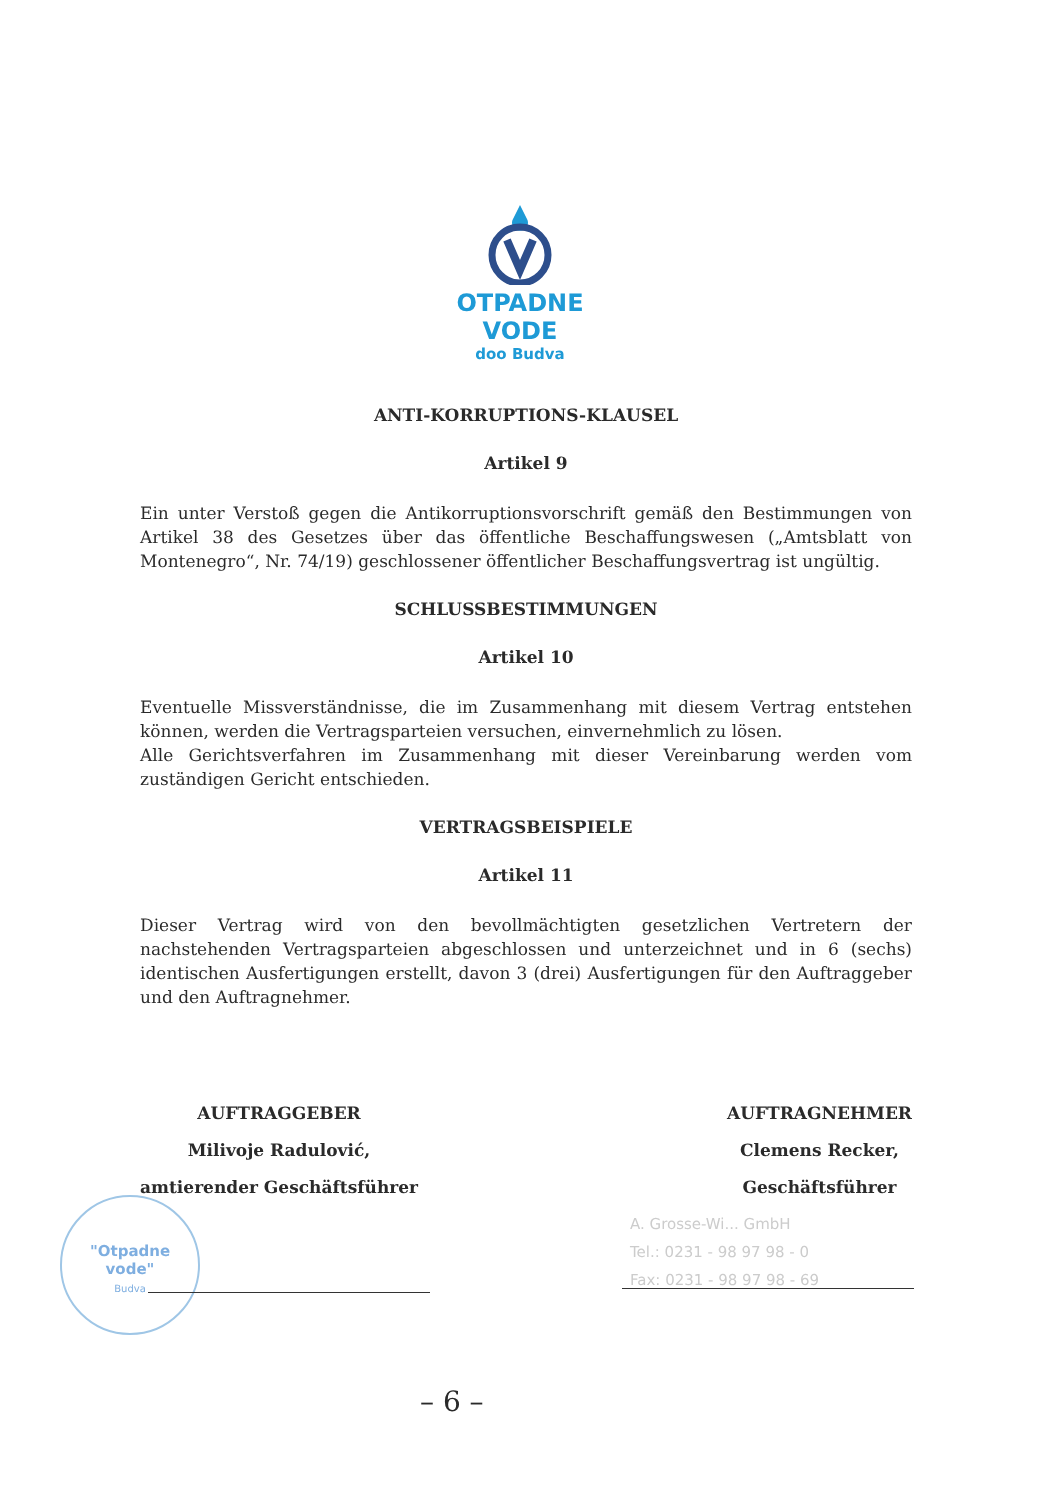OTPADNE VODE
doo Budva
ANTI-KORRUPTIONS-KLAUSEL
Artikel 9
Ein unter Verstoß gegen die Antikorruptionsvorschrift gemäß den Bestimmungen von Artikel 38 des Gesetzes über das öffentliche Beschaffungswesen („Amtsblatt von Montenegro“, Nr. 74/19) geschlossener öffentlicher Beschaffungsvertrag ist ungültig.
SCHLUSSBESTIMMUNGEN
Artikel 10
Eventuelle Missverständnisse, die im Zusammenhang mit diesem Vertrag entstehen können, werden die Vertragsparteien versuchen, einvernehmlich zu lösen.
Alle Gerichtsverfahren im Zusammenhang mit dieser Vereinbarung werden vom zuständigen Gericht entschieden.
VERTRAGSBEISPIELE
Artikel 11
Dieser Vertrag wird von den bevollmächtigten gesetzlichen Vertretern der nachstehenden Vertragsparteien abgeschlossen und unterzeichnet und in 6 (sechs) identischen Ausfertigungen erstellt, davon 3 (drei) Ausfertigungen für den Auftraggeber und den Auftragnehmer.
AUFTRAGGEBER
Milivoje Radulović,
amtierender Geschäftsführer
AUFTRAGNEHMER
Clemens Recker,
Geschäftsführer
"Otpadne
vode"
Budva
A. Grosse-Wi... GmbH
Tel.: 0231 - 98 97 98 - 0
Fax: 0231 - 98 97 98 - 69
– 6 –